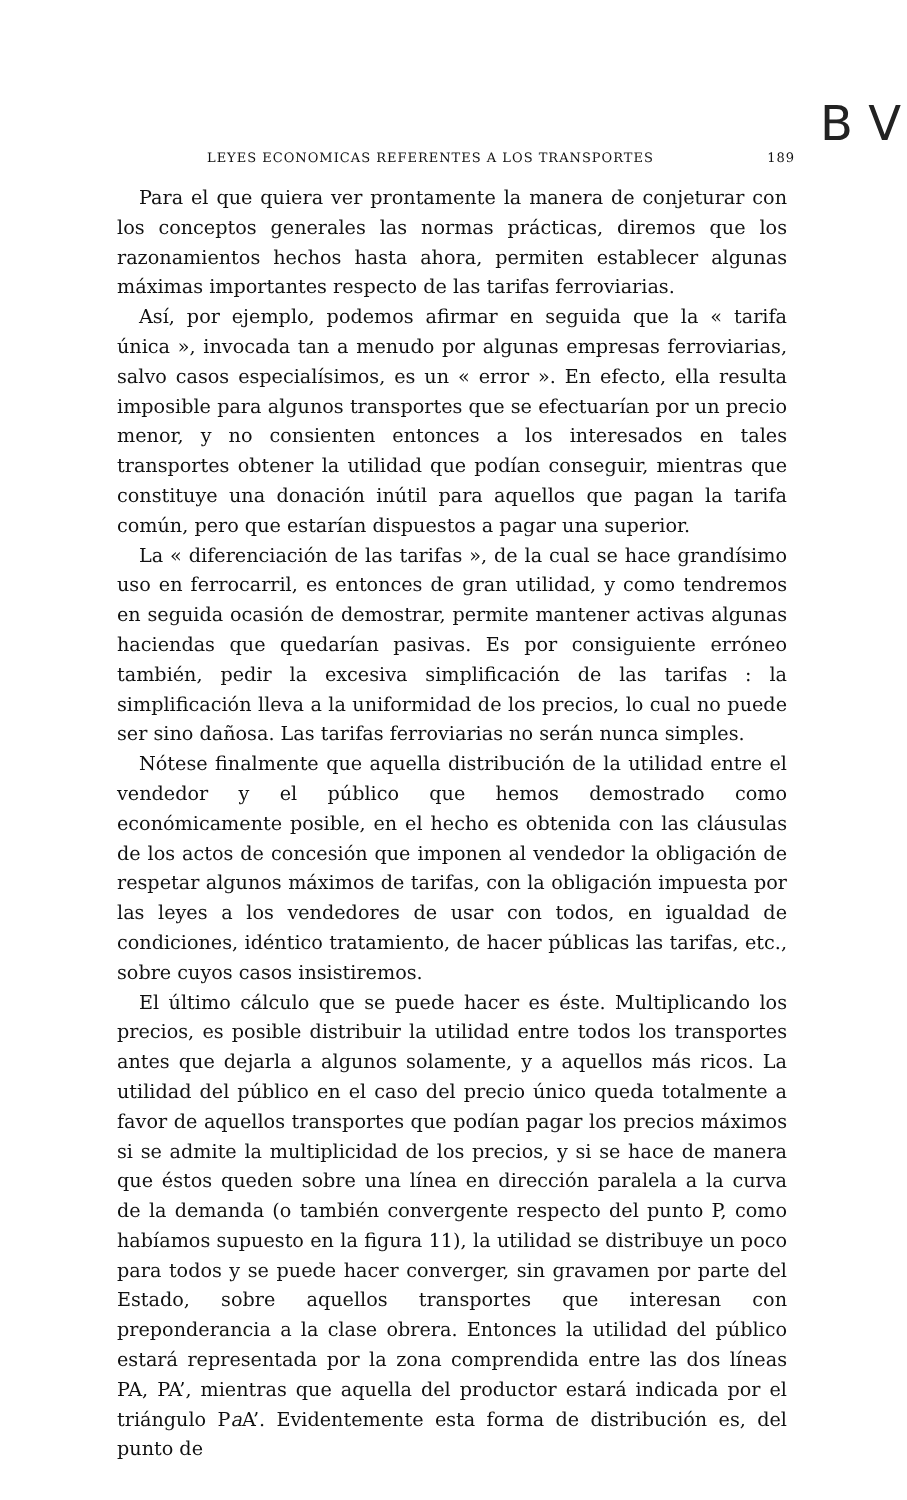B V
LEYES ECONOMICAS REFERENTES A LOS TRANSPORTES 189
Para el que quiera ver prontamente la manera de conjeturar con los conceptos generales las normas prácticas, diremos que los razonamientos hechos hasta ahora, permiten establecer algunas máximas importantes respecto de las tarifas ferroviarias.
Así, por ejemplo, podemos afirmar en seguida que la « tarifa única », invocada tan a menudo por algunas empresas ferroviarias, salvo casos especialísimos, es un « error ». En efecto, ella resulta imposible para algunos transportes que se efectuarían por un precio menor, y no consienten entonces a los interesados en tales transportes obtener la utilidad que podían conseguir, mientras que constituye una donación inútil para aquellos que pagan la tarifa común, pero que estarían dispuestos a pagar una superior.
La « diferenciación de las tarifas », de la cual se hace grandísimo uso en ferrocarril, es entonces de gran utilidad, y como tendremos en seguida ocasión de demostrar, permite mantener activas algunas haciendas que quedarían pasivas. Es por consiguiente erróneo también, pedir la excesiva simplificación de las tarifas : la simplificación lleva a la uniformidad de los precios, lo cual no puede ser sino dañosa. Las tarifas ferroviarias no serán nunca simples.
Nótese finalmente que aquella distribución de la utilidad entre el vendedor y el público que hemos demostrado como económicamente posible, en el hecho es obtenida con las cláusulas de los actos de concesión que imponen al vendedor la obligación de respetar algunos máximos de tarifas, con la obligación impuesta por las leyes a los vendedores de usar con todos, en igualdad de condiciones, idéntico tratamiento, de hacer públicas las tarifas, etc., sobre cuyos casos insistiremos.
El último cálculo que se puede hacer es éste. Multiplicando los precios, es posible distribuir la utilidad entre todos los transportes antes que dejarla a algunos solamente, y a aquellos más ricos. La utilidad del público en el caso del precio único queda totalmente a favor de aquellos transportes que podían pagar los precios máximos si se admite la multiplicidad de los precios, y si se hace de manera que éstos queden sobre una línea en dirección paralela a la curva de la demanda (o también convergente respecto del punto P, como habíamos supuesto en la figura 11), la utilidad se distribuye un poco para todos y se puede hacer converger, sin gravamen por parte del Estado, sobre aquellos transportes que interesan con preponderancia a la clase obrera. Entonces la utilidad del público estará representada por la zona comprendida entre las dos líneas PA, PA’, mientras que aquella del productor estará indicada por el triángulo Pa A’. Evidentemente esta forma de distribución es, del punto de